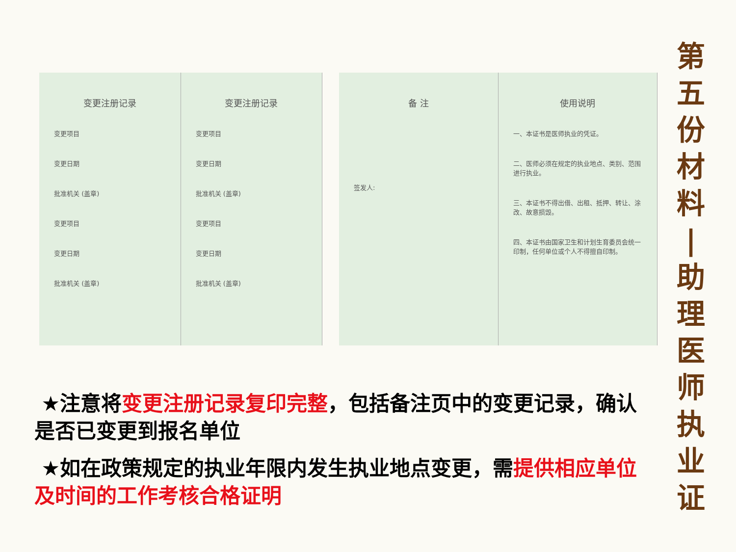变更注册记录
变更项目
变更日期
批准机关 (盖章)
变更项目
变更日期
批准机关 (盖章)
变更注册记录
变更项目
变更日期
批准机关 (盖章)
变更项目
变更日期
批准机关 (盖章)
备 注
签发人:
使用说明
一、本证书是医师执业的凭证。
二、医师必须在规定的执业地点、类别、范围进行执业。
三、本证书不得出借、出租、抵押、转让、涂改、故意损毁。
四、本证书由国家卫生和计划生育委员会统一印制，任何单位或个人不得擅自印制。
第五份材料
|
助理医师执业证
★注意将变更注册记录复印完整，包括备注页中的变更记录，确认是否已变更到报名单位
★如在政策规定的执业年限内发生执业地点变更，需提供相应单位及时间的工作考核合格证明